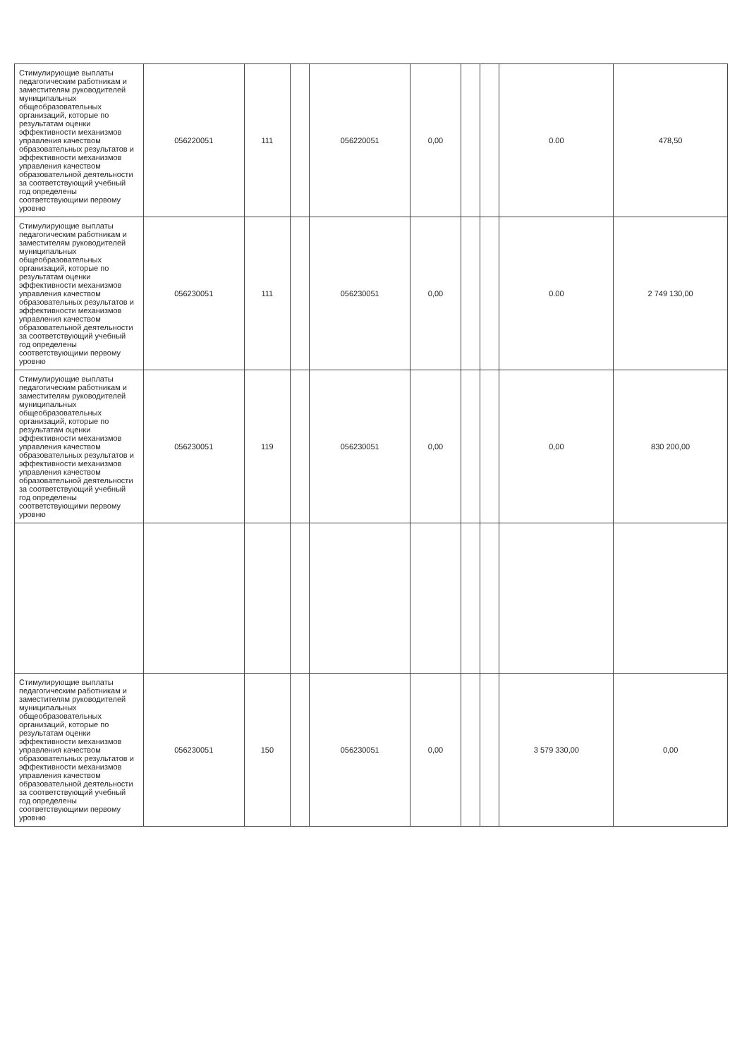| Стимулирующие выплаты педагогическим работникам и заместителям руководителей муниципальных общеобразовательных организаций, которые по результатам оценки эффективности механизмов управления качеством образовательных результатов и эффективности механизмов управления качеством образовательной деятельности за соответствующий учебный год определены соответствующими первому уровню | 056220051 | 111 | | 056220051 | 0,00 | | | 0.00 | 478,50 |
| Стимулирующие выплаты педагогическим работникам и заместителям руководителей муниципальных общеобразовательных организаций, которые по результатам оценки эффективности механизмов управления качеством образовательных результатов и эффективности механизмов управления качеством образовательной деятельности за соответствующий учебный год определены соответствующими первому уровню | 056230051 | 111 | | 056230051 | 0,00 | | | 0.00 | 2 749 130,00 |
| Стимулирующие выплаты педагогическим работникам и заместителям руководителей муниципальных общеобразовательных организаций, которые по результатам оценки эффективности механизмов управления качеством образовательных результатов и эффективности механизмов управления качеством образовательной деятельности за соответствующий учебный год определены соответствующими первому уровню | 056230051 | 119 | | 056230051 | 0,00 | | | 0,00 | 830 200,00 |
| Стимулирующие выплаты педагогическим работникам и заместителям руководителей муниципальных общеобразовательных организаций, которые по результатам оценки эффективности механизмов управления качеством образовательных результатов и эффективности механизмов управления качеством образовательной деятельности за соответствующий учебный год определены соответствующими первому уровню | 056230051 | 150 | | 056230051 | 0,00 | | | 3 579 330,00 | 0,00 |